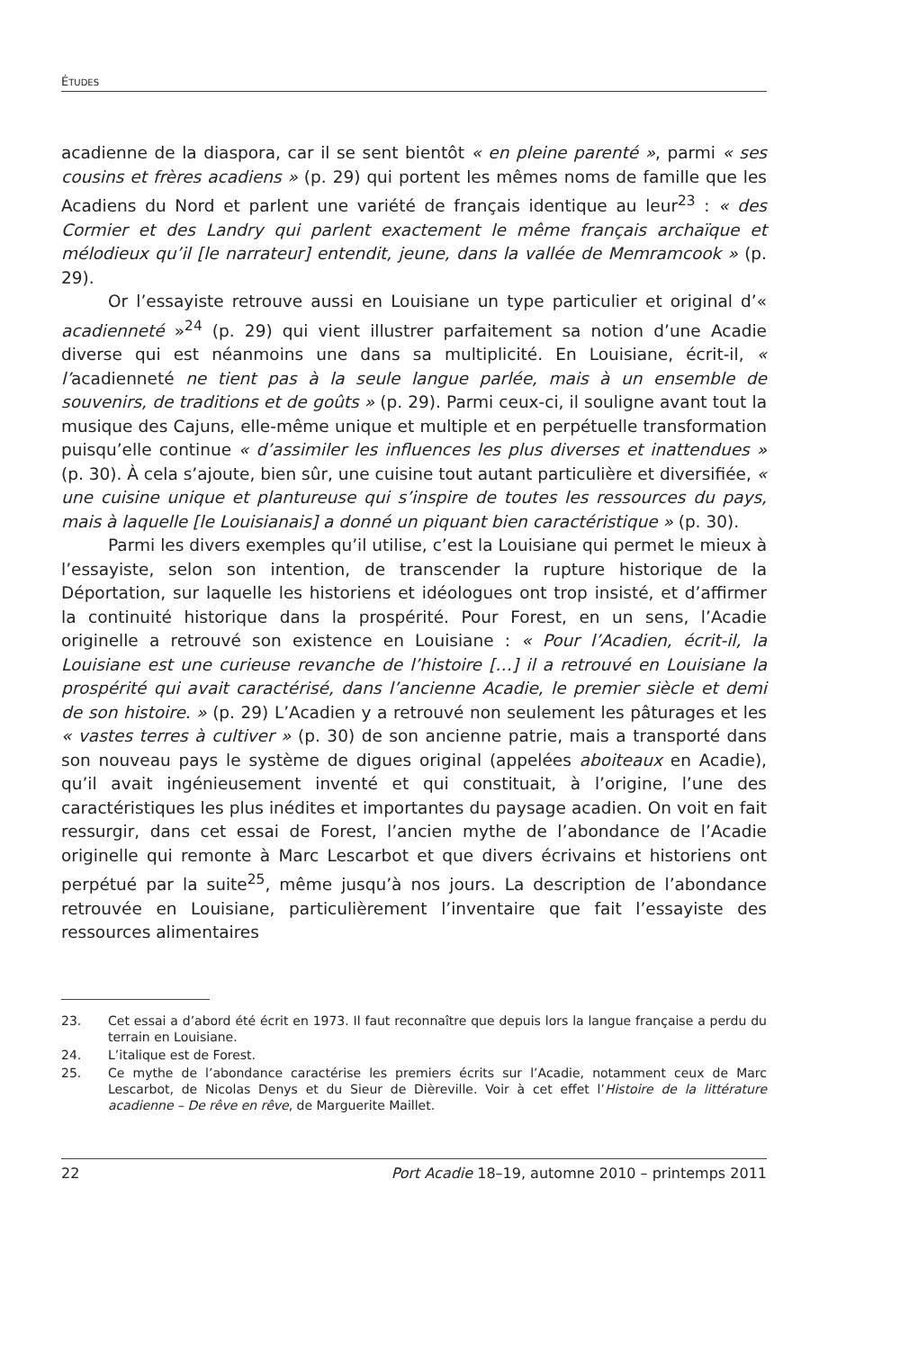ÉTUDES
acadienne de la diaspora, car il se sent bientôt « en pleine parenté », parmi « ses cousins et frères acadiens » (p. 29) qui portent les mêmes noms de famille que les Acadiens du Nord et parlent une variété de français identique au leur<sup>23</sup> : « des Cormier et des Landry qui parlent exactement le même français archaïque et mélodieux qu’il [le narrateur] entendit, jeune, dans la vallée de Memramcook » (p. 29).
Or l’essayiste retrouve aussi en Louisiane un type particulier et original d’« acadienneté »<sup>24</sup> (p. 29) qui vient illustrer parfaitement sa notion d’une Acadie diverse qui est néanmoins une dans sa multiplicité. En Louisiane, écrit-il, « l’acadienneté ne tient pas à la seule langue parlée, mais à un ensemble de souvenirs, de traditions et de goûts » (p. 29). Parmi ceux-ci, il souligne avant tout la musique des Cajuns, elle-même unique et multiple et en perpétuelle transformation puisqu’elle continue « d’assimiler les influences les plus diverses et inattendues » (p. 30). À cela s’ajoute, bien sûr, une cuisine tout autant particulière et diversifiée, « une cuisine unique et plantureuse qui s’inspire de toutes les ressources du pays, mais à laquelle [le Louisianais] a donné un piquant bien caractéristique » (p. 30).
Parmi les divers exemples qu’il utilise, c’est la Louisiane qui permet le mieux à l’essayiste, selon son intention, de transcender la rupture historique de la Déportation, sur laquelle les historiens et idéologues ont trop insisté, et d’affirmer la continuité historique dans la prospérité. Pour Forest, en un sens, l’Acadie originelle a retrouvé son existence en Louisiane : « Pour l’Acadien, écrit-il, la Louisiane est une curieuse revanche de l’histoire […] il a retrouvé en Louisiane la prospérité qui avait caractérisé, dans l’ancienne Acadie, le premier siècle et demi de son histoire. » (p. 29) L’Acadien y a retrouvé non seulement les pâturages et les « vastes terres à cultiver » (p. 30) de son ancienne patrie, mais a transporté dans son nouveau pays le système de digues original (appelées aboiteaux en Acadie), qu’il avait ingénieusement inventé et qui constituait, à l’origine, l’une des caractéristiques les plus inédites et importantes du paysage acadien. On voit en fait ressurgir, dans cet essai de Forest, l’ancien mythe de l’abondance de l’Acadie originelle qui remonte à Marc Lescarbot et que divers écrivains et historiens ont perpétué par la suite<sup>25</sup>, même jusqu’à nos jours. La description de l’abondance retrouvée en Louisiane, particulièrement l’inventaire que fait l’essayiste des ressources alimentaires
23. Cet essai a d’abord été écrit en 1973. Il faut reconnaître que depuis lors la langue française a perdu du terrain en Louisiane.
24. L’italique est de Forest.
25. Ce mythe de l’abondance caractérise les premiers écrits sur l’Acadie, notamment ceux de Marc Lescarbot, de Nicolas Denys et du Sieur de Dièreville. Voir à cet effet l’Histoire de la littérature acadienne – De rêve en rêve, de Marguerite Maillet.
22 Port Acadie 18–19, automne 2010 – printemps 2011